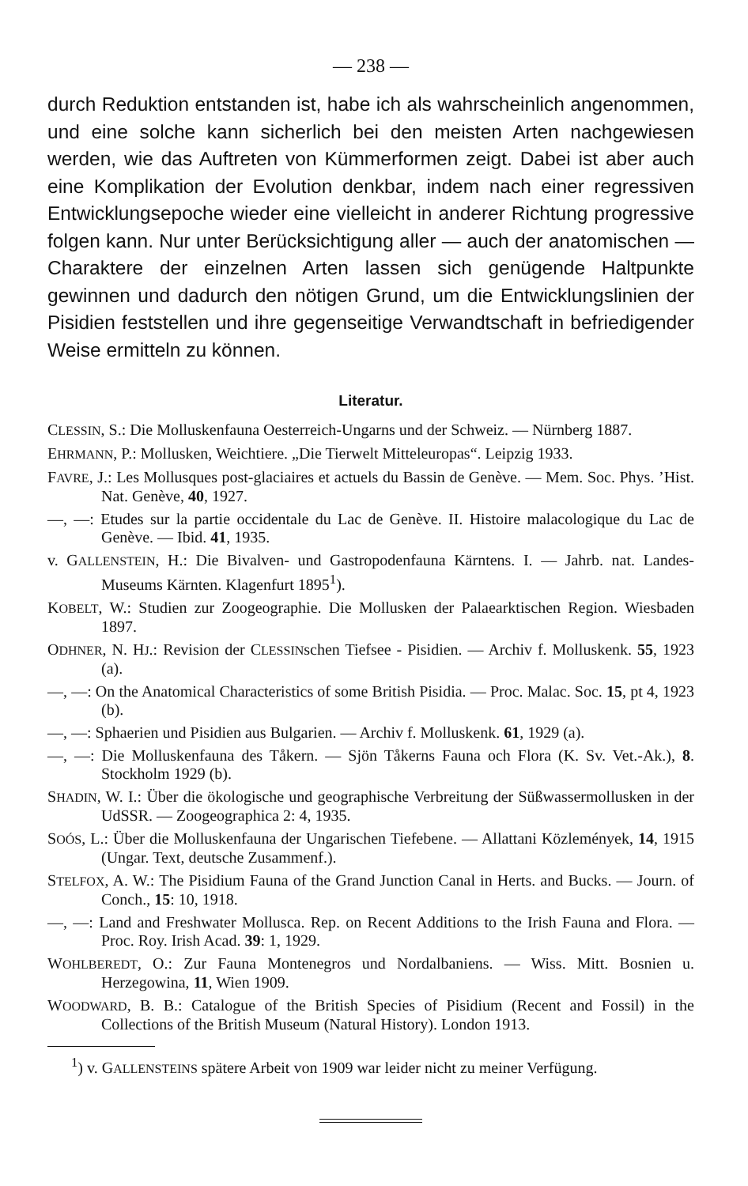— 238 —
durch Reduktion entstanden ist, habe ich als wahrscheinlich angenommen, und eine solche kann sicherlich bei den meisten Arten nachgewiesen werden, wie das Auftreten von Kümmerformen zeigt. Dabei ist aber auch eine Komplikation der Evolution denkbar, indem nach einer regressiven Entwicklungsepoche wieder eine vielleicht in anderer Richtung progressive folgen kann. Nur unter Berücksichtigung aller — auch der anatomischen — Charaktere der einzelnen Arten lassen sich genügende Haltpunkte gewinnen und dadurch den nötigen Grund, um die Entwicklungslinien der Pisidien feststellen und ihre gegenseitige Verwandtschaft in befriedigender Weise ermitteln zu können.
Literatur.
CLESSIN, S.: Die Molluskenfauna Oesterreich-Ungarns und der Schweiz. — Nürnberg 1887.
EHRMANN, P.: Mollusken, Weichtiere. „Die Tierwelt Mitteleuropas“. Leipzig 1933.
FAVRE, J.: Les Mollusques post-glaciaires et actuels du Bassin de Genève. — Mem. Soc. Phys. ’Hist. Nat. Genève, 40, 1927.
—, —: Etudes sur la partie occidentale du Lac de Genève. II. Histoire malacologique du Lac de Genève. — Ibid. 41, 1935.
v. GALLENSTEIN, H.: Die Bivalven- und Gastropodenfauna Kärntens. I. — Jahrb. nat. Landes-Museums Kärnten. Klagenfurt 1895<sup>1</sup>).
KOBELT, W.: Studien zur Zoogeographie. Die Mollusken der Palaearktischen Region. Wiesbaden 1897.
ODHNER, N. HJ.: Revision der CLESSINschen Tiefsee - Pisidien. — Archiv f. Molluskenk. 55, 1923 (a).
—, —: On the Anatomical Characteristics of some British Pisidia. — Proc. Malac. Soc. 15, pt 4, 1923 (b).
—, —: Sphaerien und Pisidien aus Bulgarien. — Archiv f. Molluskenk. 61, 1929 (a).
—, —: Die Molluskenfauna des Tåkern. — Sjön Tåkerns Fauna och Flora (K. Sv. Vet.-Ak.), 8. Stockholm 1929 (b).
SHADIN, W. I.: Über die ökologische und geographische Verbreitung der Süßwassermollusken in der UdSSR. — Zoogeographica 2: 4, 1935.
SOÓS, L.: Über die Molluskenfauna der Ungarischen Tiefebene. — Allattani Közlemények, 14, 1915 (Ungar. Text, deutsche Zusammenf.).
STELFOX, A. W.: The Pisidium Fauna of the Grand Junction Canal in Herts. and Bucks. — Journ. of Conch., 15: 10, 1918.
—, —: Land and Freshwater Mollusca. Rep. on Recent Additions to the Irish Fauna and Flora. — Proc. Roy. Irish Acad. 39: 1, 1929.
WOHLBEREDT, O.: Zur Fauna Montenegros und Nordalbaniens. — Wiss. Mitt. Bosnien u. Herzegowina, 11, Wien 1909.
WOODWARD, B. B.: Catalogue of the British Species of Pisidium (Recent and Fossil) in the Collections of the British Museum (Natural History). London 1913.
<sup>1</sup>) v. GALLENSTEINS spätere Arbeit von 1909 war leider nicht zu meiner Verfügung.